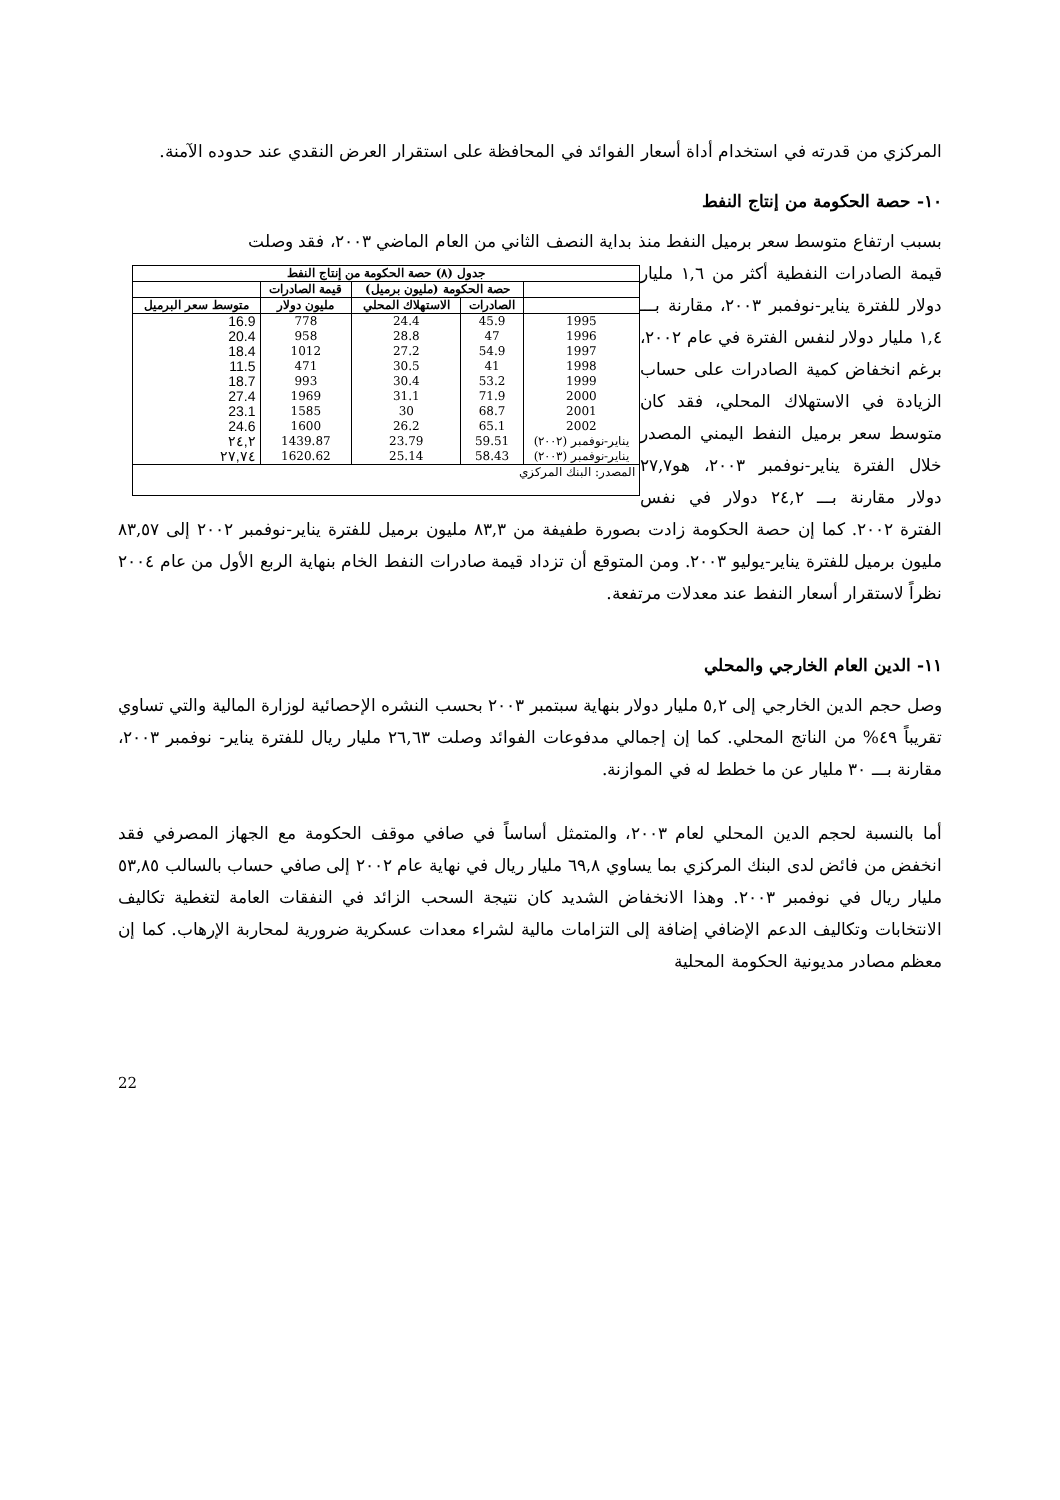المركزي من قدرته في استخدام أداة أسعار الفوائد في المحافظة على استقرار العرض النقدي عند حدوده الآمنة.
١٠- حصة الحكومة من إنتاج النفط
بسبب ارتفاع متوسط سعر برميل النفط منذ بداية النصف الثاني من العام الماضي ٢٠٠٣، فقد وصلت
| جدول (٨) حصة الحكومة من إنتاج النفط | | | | |
| --- | --- | --- | --- | --- |
| | حصة الحكومة (مليون برميل) | | قيمة الصادرات | |
| | الصادرات | الاستهلاك المحلي | مليون دولار | متوسط سعر البرميل |
| 1995 | 45.9 | 24.4 | 778 | 16.9 |
| 1996 | 47 | 28.8 | 958 | 20.4 |
| 1997 | 54.9 | 27.2 | 1012 | 18.4 |
| 1998 | 41 | 30.5 | 471 | 11.5 |
| 1999 | 53.2 | 30.4 | 993 | 18.7 |
| 2000 | 71.9 | 31.1 | 1969 | 27.4 |
| 2001 | 68.7 | 30 | 1585 | 23.1 |
| 2002 | 65.1 | 26.2 | 1600 | 24.6 |
| يناير-نوفمبر (٢٠٠٢) | 59.51 | 23.79 | 1439.87 | ٢٤,٢ |
| يناير-نوفمبر (٢٠٠٣) | 58.43 | 25.14 | 1620.62 | ٢٧,٧٤ |
| المصدر: البنك المركزي | | | | |
قيمة الصادرات النفطية أكثر من ١,٦ مليار دولار للفترة يناير-نوفمبر ٢٠٠٣، مقارنة بـــ ١,٤ مليار دولار لنفس الفترة في عام ٢٠٠٢، برغم انخفاض كمية الصادرات على حساب الزيادة في الاستهلاك المحلي، فقد كان متوسط سعر برميل النفط اليمني المصدر خلال الفترة يناير-نوفمبر ٢٠٠٣، هو٢٧,٧ دولار مقارنة بـــ ٢٤,٢ دولار في نفس الفترة ٢٠٠٢. كما إن حصة الحكومة زادت بصورة طفيفة من ٨٣,٣ مليون برميل للفترة يناير-نوفمبر ٢٠٠٢ إلى ٨٣,٥٧ مليون برميل للفترة يناير-يوليو ٢٠٠٣. ومن المتوقع أن تزداد قيمة صادرات النفط الخام بنهاية الربع الأول من عام ٢٠٠٤ نظراً لاستقرار أسعار النفط عند معدلات مرتفعة.
١١- الدين العام الخارجي والمحلي
وصل حجم الدين الخارجي إلى ٥,٢ مليار دولار بنهاية سبتمبر ٢٠٠٣ بحسب النشره الإحصائية لوزارة المالية والتي تساوي تقريباً ٤٩% من الناتج المحلي. كما إن إجمالي مدفوعات الفوائد وصلت ٢٦,٦٣ مليار ريال للفترة يناير- نوفمبر ٢٠٠٣، مقارنة بـــ ٣٠ مليار عن ما خطط له في الموازنة.
أما بالنسبة لحجم الدين المحلي لعام ٢٠٠٣، والمتمثل أساساً في صافي موقف الحكومة مع الجهاز المصرفي فقد انخفض من فائض لدى البنك المركزي بما يساوي ٦٩,٨ مليار ريال في نهاية عام ٢٠٠٢ إلى صافي حساب بالسالب ٥٣,٨٥ مليار ريال في نوفمبر ٢٠٠٣. وهذا الانخفاض الشديد كان نتيجة السحب الزائد في النفقات العامة لتغطية تكاليف الانتخابات وتكاليف الدعم الإضافي إضافة إلى التزامات مالية لشراء معدات عسكرية ضرورية لمحاربة الإرهاب. كما إن معظم مصادر مديونية الحكومة المحلية
22